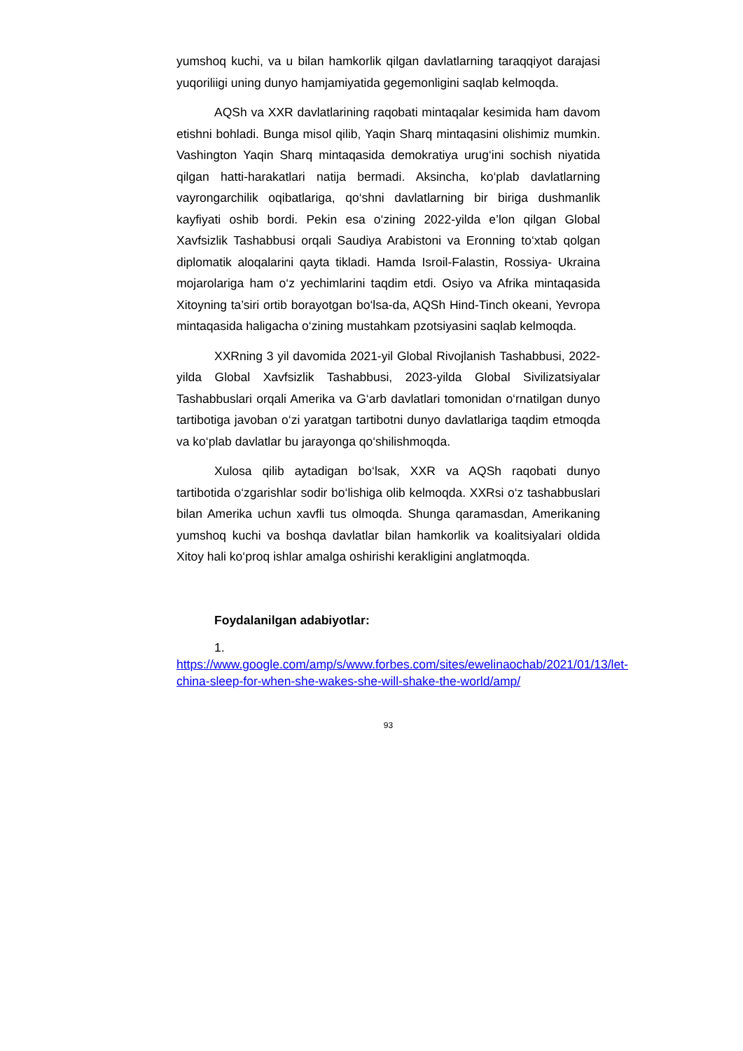yumshoq kuchi, va u bilan hamkorlik qilgan davlatlarning taraqqiyot darajasi yuqoriliigi uning dunyo hamjamiyatida gegemonligini saqlab kelmoqda.
AQSh va XXR davlatlarining raqobati mintaqalar kesimida ham davom etishni bohladi. Bunga misol qilib, Yaqin Sharq mintaqasini olishimiz mumkin. Vashington Yaqin Sharq mintaqasida demokratiya urug‘ini sochish niyatida qilgan hatti-harakatlari natija bermadi. Aksincha, ko‘plab davlatlarning vayrongarchilik oqibatlariga, qo‘shni davlatlarning bir biriga dushmanlik kayfiyati oshib bordi. Pekin esa o‘zining 2022-yilda e’lon qilgan Global Xavfsizlik Tashabbusi orqali Saudiya Arabistoni va Eronning to‘xtab qolgan diplomatik aloqalarini qayta tikladi. Hamda Isroil-Falastin, Rossiya- Ukraina mojarolariga ham o‘z yechimlarini taqdim etdi. Osiyo va Afrika mintaqasida Xitoyning ta’siri ortib borayotgan bo‘lsa-da, AQSh Hind-Tinch okeani, Yevropa mintaqasida haligacha o‘zining mustahkam pzotsiyasini saqlab kelmoqda.
XXRning 3 yil davomida 2021-yil Global Rivojlanish Tashabbusi, 2022-yilda Global Xavfsizlik Tashabbusi, 2023-yilda Global Sivilizatsiyalar Tashabbuslari orqali Amerika va G‘arb davlatlari tomonidan o‘rnatilgan dunyo tartibotiga javoban o‘zi yaratgan tartibotni dunyo davlatlariga taqdim etmoqda va ko‘plab davlatlar bu jarayonga qo‘shilishmoqda.
Xulosa qilib aytadigan bo‘lsak, XXR va AQSh raqobati dunyo tartibotida o‘zgarishlar sodir bo‘lishiga olib kelmoqda. XXRsi o‘z tashabbuslari bilan Amerika uchun xavfli tus olmoqda. Shunga qaramasdan, Amerikaning yumshoq kuchi va boshqa davlatlar bilan hamkorlik va koalitsiyalari oldida Xitoy hali ko‘proq ishlar amalga oshirishi kerakligini anglatmoqda.
Foydalanilgan adabiyotlar:
1. https://www.google.com/amp/s/www.forbes.com/sites/ewelinaochab/2021/01/13/let-china-sleep-for-when-she-wakes-she-will-shake-the-world/amp/
93